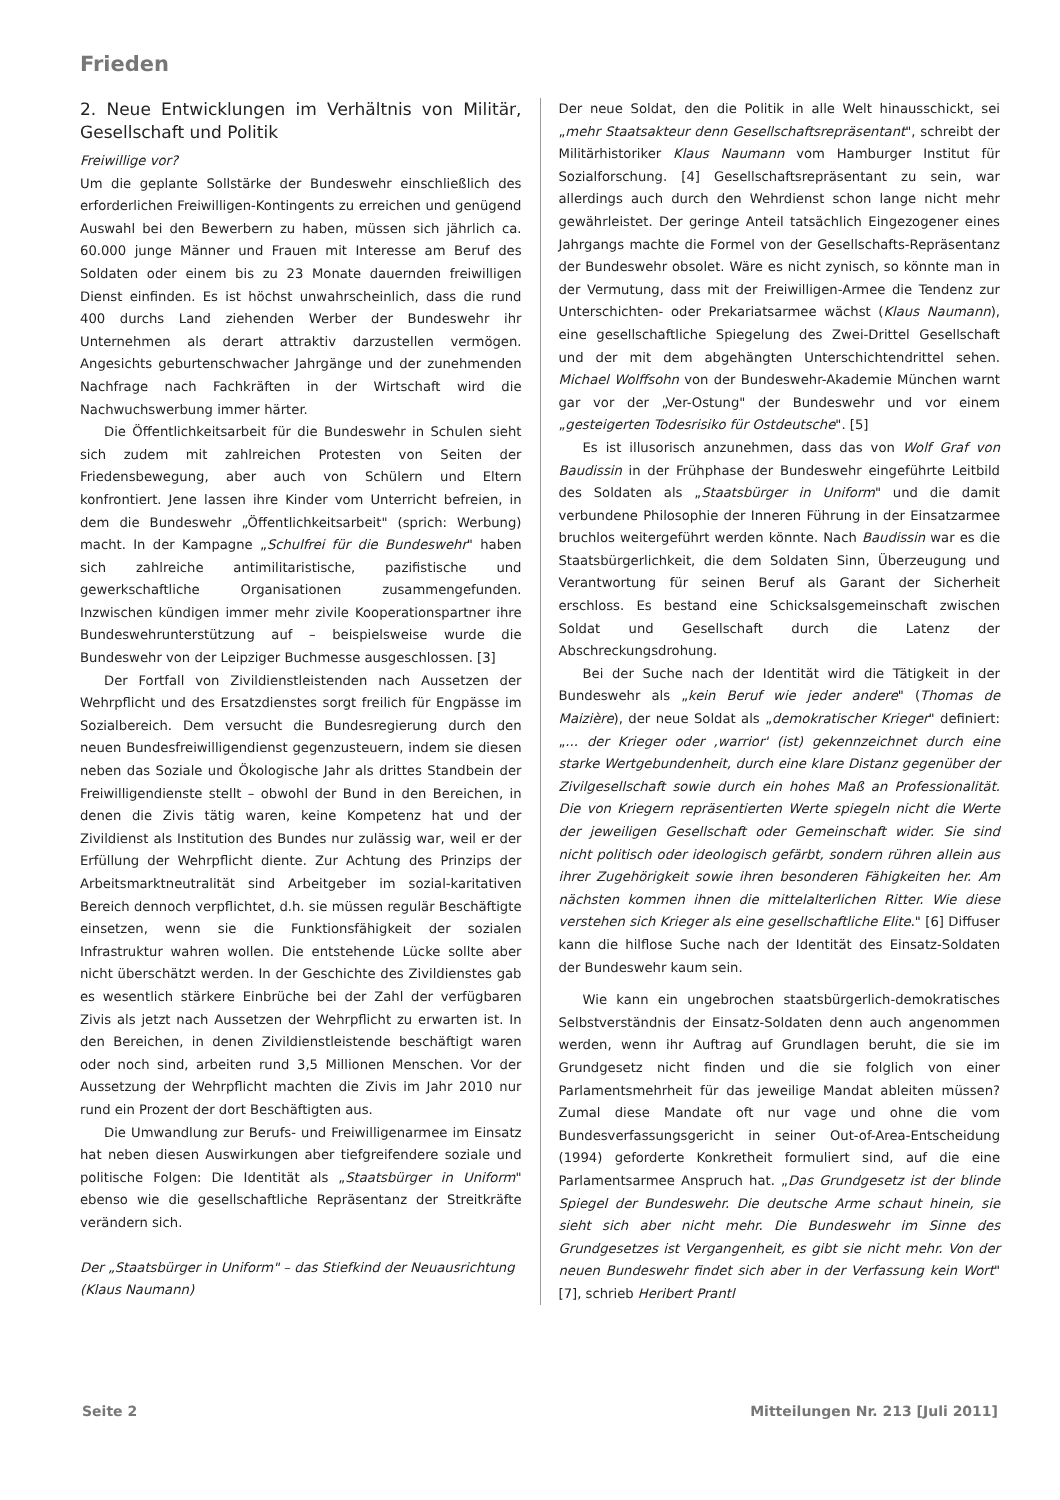Frieden
2. Neue Entwicklungen im Verhältnis von Militär, Gesellschaft und Politik
Freiwillige vor?
Um die geplante Sollstärke der Bundeswehr einschließlich des erforderlichen Freiwilligen-Kontingents zu erreichen und genügend Auswahl bei den Bewerbern zu haben, müssen sich jährlich ca. 60.000 junge Männer und Frauen mit Interesse am Beruf des Soldaten oder einem bis zu 23 Monate dauernden freiwilligen Dienst einfinden. Es ist höchst unwahrscheinlich, dass die rund 400 durchs Land ziehenden Werber der Bundeswehr ihr Unternehmen als derart attraktiv darzustellen vermögen. Angesichts geburtenschwacher Jahrgänge und der zunehmenden Nachfrage nach Fachkräften in der Wirtschaft wird die Nachwuchswerbung immer härter.
Die Öffentlichkeitsarbeit für die Bundeswehr in Schulen sieht sich zudem mit zahlreichen Protesten von Seiten der Friedensbewegung, aber auch von Schülern und Eltern konfrontiert. Jene lassen ihre Kinder vom Unterricht befreien, in dem die Bundeswehr „Öffentlichkeitsarbeit" (sprich: Werbung) macht. In der Kampagne „Schulfrei für die Bundeswehr" haben sich zahlreiche antimilitaristische, pazifistische und gewerkschaftliche Organisationen zusammengefunden. Inzwischen kündigen immer mehr zivile Kooperationspartner ihre Bundeswehrunterstützung auf – beispielsweise wurde die Bundeswehr von der Leipziger Buchmesse ausgeschlossen. [3]
Der Fortfall von Zivildienstleistenden nach Aussetzen der Wehrpflicht und des Ersatzdienstes sorgt freilich für Engpässe im Sozialbereich. Dem versucht die Bundesregierung durch den neuen Bundesfreiwilligendienst gegenzusteuern, indem sie diesen neben das Soziale und Ökologische Jahr als drittes Standbein der Freiwilligendienste stellt – obwohl der Bund in den Bereichen, in denen die Zivis tätig waren, keine Kompetenz hat und der Zivildienst als Institution des Bundes nur zulässig war, weil er der Erfüllung der Wehrpflicht diente. Zur Achtung des Prinzips der Arbeitsmarktneutralität sind Arbeitgeber im sozial-karitativen Bereich dennoch verpflichtet, d.h. sie müssen regulär Beschäftigte einsetzen, wenn sie die Funktionsfähigkeit der sozialen Infrastruktur wahren wollen. Die entstehende Lücke sollte aber nicht überschätzt werden. In der Geschichte des Zivildienstes gab es wesentlich stärkere Einbrüche bei der Zahl der verfügbaren Zivis als jetzt nach Aussetzen der Wehrpflicht zu erwarten ist. In den Bereichen, in denen Zivildienstleistende beschäftigt waren oder noch sind, arbeiten rund 3,5 Millionen Menschen. Vor der Aussetzung der Wehrpflicht machten die Zivis im Jahr 2010 nur rund ein Prozent der dort Beschäftigten aus.
Die Umwandlung zur Berufs- und Freiwilligenarmee im Einsatz hat neben diesen Auswirkungen aber tiefgreifendere soziale und politische Folgen: Die Identität als „Staatsbürger in Uniform" ebenso wie die gesellschaftliche Repräsentanz der Streitkräfte verändern sich.
Der „Staatsbürger in Uniform" – das Stiefkind der Neuausrichtung (Klaus Naumann)
Der neue Soldat, den die Politik in alle Welt hinausschickt, sei „mehr Staatsakteur denn Gesellschaftsrepräsentant", schreibt der Militärhistoriker Klaus Naumann vom Hamburger Institut für Sozialforschung. [4] Gesellschaftsrepräsentant zu sein, war allerdings auch durch den Wehrdienst schon lange nicht mehr gewährleistet. Der geringe Anteil tatsächlich Eingezogener eines Jahrgangs machte die Formel von der Gesellschafts-Repräsentanz der Bundeswehr obsolet. Wäre es nicht zynisch, so könnte man in der Vermutung, dass mit der Freiwilligen-Armee die Tendenz zur Unterschichten- oder Prekariatsarmee wächst (Klaus Naumann), eine gesellschaftliche Spiegelung des Zwei-Drittel Gesellschaft und der mit dem abgehängten Unterschichtendrittel sehen. Michael Wolffsohn von der Bundeswehr-Akademie München warnt gar vor der „Ver-Ostung" der Bundeswehr und vor einem „gesteigerten Todesrisiko für Ostdeutsche". [5]
Es ist illusorisch anzunehmen, dass das von Wolf Graf von Baudissin in der Frühphase der Bundeswehr eingeführte Leitbild des Soldaten als „Staatsbürger in Uniform" und die damit verbundene Philosophie der Inneren Führung in der Einsatzarmee bruchlos weitergeführt werden könnte. Nach Baudissin war es die Staatsbürgerlichkeit, die dem Soldaten Sinn, Überzeugung und Verantwortung für seinen Beruf als Garant der Sicherheit erschloss. Es bestand eine Schicksalsgemeinschaft zwischen Soldat und Gesellschaft durch die Latenz der Abschreckungsdrohung.
Bei der Suche nach der Identität wird die Tätigkeit in der Bundeswehr als „kein Beruf wie jeder andere" (Thomas de Maizière), der neue Soldat als „demokratischer Krieger" definiert: „... der Krieger oder ,warrior' (ist) gekennzeichnet durch eine starke Wertgebundenheit, durch eine klare Distanz gegenüber der Zivilgesellschaft sowie durch ein hohes Maß an Professionalität. Die von Kriegern repräsentierten Werte spiegeln nicht die Werte der jeweiligen Gesellschaft oder Gemeinschaft wider. Sie sind nicht politisch oder ideologisch gefärbt, sondern rühren allein aus ihrer Zugehörigkeit sowie ihren besonderen Fähigkeiten her. Am nächsten kommen ihnen die mittelalterlichen Ritter. Wie diese verstehen sich Krieger als eine gesellschaftliche Elite." [6] Diffuser kann die hilflose Suche nach der Identität des Einsatz-Soldaten der Bundeswehr kaum sein.
Wie kann ein ungebrochen staatsbürgerlich-demokratisches Selbstverständnis der Einsatz-Soldaten denn auch angenommen werden, wenn ihr Auftrag auf Grundlagen beruht, die sie im Grundgesetz nicht finden und die sie folglich von einer Parlamentsmehrheit für das jeweilige Mandat ableiten müssen? Zumal diese Mandate oft nur vage und ohne die vom Bundesverfassungsgericht in seiner Out-of-Area-Entscheidung (1994) geforderte Konkretheit formuliert sind, auf die eine Parlamentsarmee Anspruch hat. „Das Grundgesetz ist der blinde Spiegel der Bundeswehr. Die deutsche Arme schaut hinein, sie sieht sich aber nicht mehr. Die Bundeswehr im Sinne des Grundgesetzes ist Vergangenheit, es gibt sie nicht mehr. Von der neuen Bundeswehr findet sich aber in der Verfassung kein Wort" [7], schrieb Heribert Prantl
Seite 2
Mitteilungen Nr. 213 [Juli 2011]